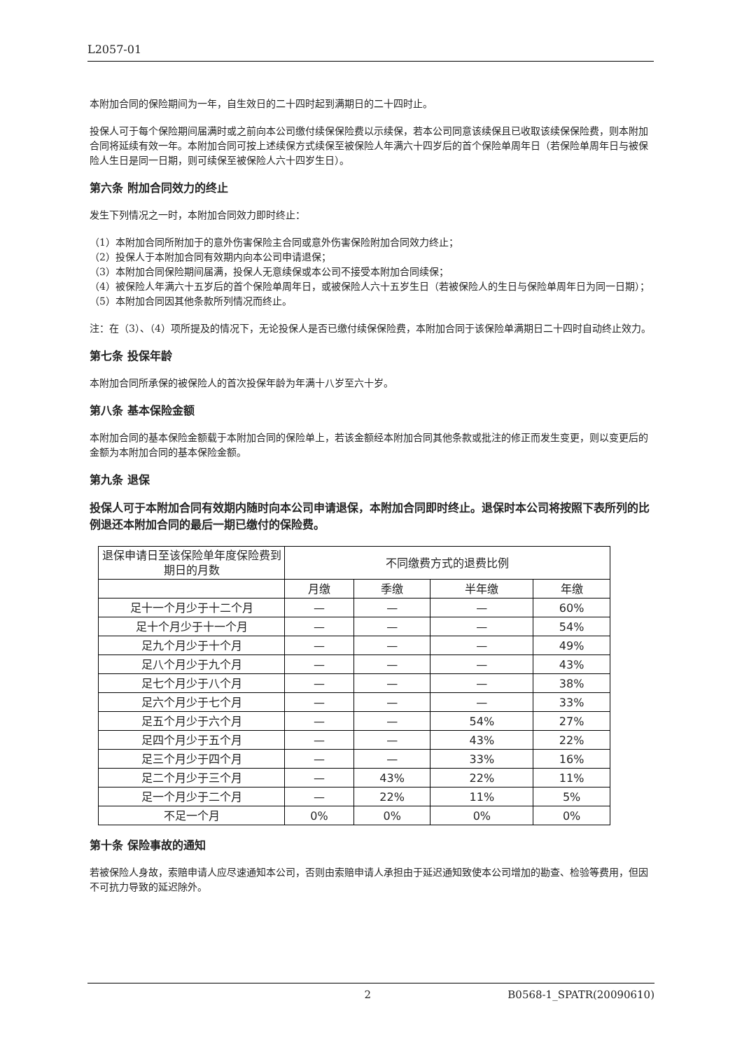L2057-01
本附加合同的保险期间为一年，自生效日的二十四时起到满期日的二十四时止。
投保人可于每个保险期间届满时或之前向本公司缴付续保保险费以示续保，若本公司同意该续保且已收取该续保保险费，则本附加合同将延续有效一年。本附加合同可按上述续保方式续保至被保险人年满六十四岁后的首个保险单周年日（若保险单周年日与被保险人生日是同一日期，则可续保至被保险人六十四岁生日）。
第六条 附加合同效力的终止
发生下列情况之一时，本附加合同效力即时终止：
（1）本附加合同所附加于的意外伤害保险主合同或意外伤害保险附加合同效力终止；
（2）投保人于本附加合同有效期内向本公司申请退保；
（3）本附加合同保险期间届满，投保人无意续保或本公司不接受本附加合同续保；
（4）被保险人年满六十五岁后的首个保险单周年日，或被保险人六十五岁生日（若被保险人的生日与保险单周年日为同一日期）；
（5）本附加合同因其他条款所列情况而终止。
注：在（3）、（4）项所提及的情况下，无论投保人是否已缴付续保保险费，本附加合同于该保险单满期日二十四时自动终止效力。
第七条 投保年龄
本附加合同所承保的被保险人的首次投保年龄为年满十八岁至六十岁。
第八条 基本保险金额
本附加合同的基本保险金额载于本附加合同的保险单上，若该金额经本附加合同其他条款或批注的修正而发生变更，则以变更后的金额为本附加合同的基本保险金额。
第九条 退保
投保人可于本附加合同有效期内随时向本公司申请退保，本附加合同即时终止。退保时本公司将按照下表所列的比例退还本附加合同的最后一期已缴付的保险费。
| 退保申请日至该保险单年度保险费到期日的月数 | 不同缴费方式的退费比例 | | | |
| --- | --- | --- | --- | --- |
| | 月缴 | 季缴 | 半年缴 | 年缴 |
| 足十一个月少于十二个月 | — | — | — | 60% |
| 足十个月少于十一个月 | — | — | — | 54% |
| 足九个月少于十个月 | — | — | — | 49% |
| 足八个月少于九个月 | — | — | — | 43% |
| 足七个月少于八个月 | — | — | — | 38% |
| 足六个月少于七个月 | — | — | — | 33% |
| 足五个月少于六个月 | — | — | 54% | 27% |
| 足四个月少于五个月 | — | — | 43% | 22% |
| 足三个月少于四个月 | — | — | 33% | 16% |
| 足二个月少于三个月 | — | 43% | 22% | 11% |
| 足一个月少于二个月 | — | 22% | 11% | 5% |
| 不足一个月 | 0% | 0% | 0% | 0% |
第十条 保险事故的通知
若被保险人身故，索赔申请人应尽速通知本公司，否则由索赔申请人承担由于延迟通知致使本公司增加的勘查、检验等费用，但因不可抗力导致的延迟除外。
2 B0568-1_SPATR(20090610)